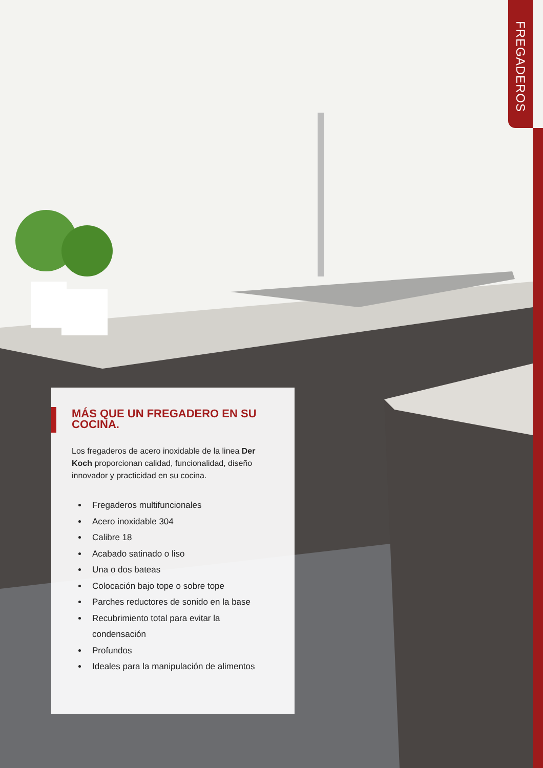FREGADEROS
MÁS QUE UN FREGADERO EN SU COCINA.
Los fregaderos de acero inoxidable de la linea Der Koch proporcionan calidad, funcionalidad, diseño innovador y practicidad en su cocina.
Fregaderos multifuncionales
Acero inoxidable 304
Calibre 18
Acabado satinado o liso
Una o dos bateas
Colocación bajo tope o sobre tope
Parches reductores de sonido en la base
Recubrimiento total para evitar la condensación
Profundos
Ideales para la manipulación de alimentos